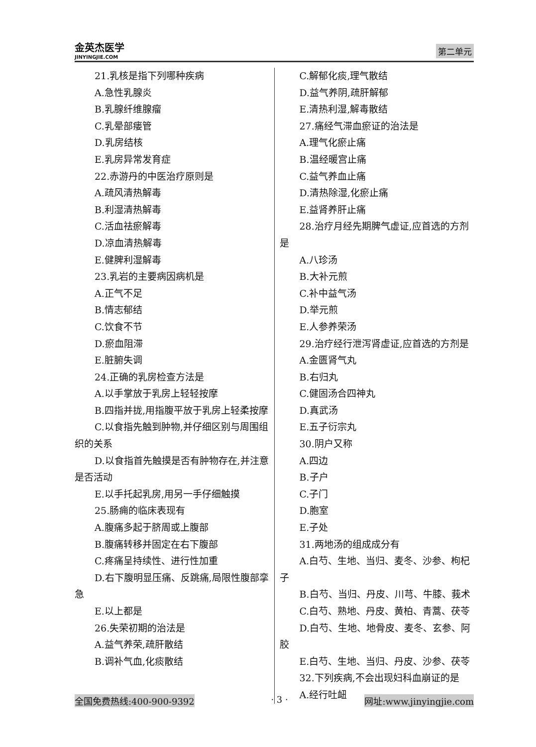金英杰医学
JINYINGJIE.COM
第二单元
21.乳核是指下列哪种疾病
A.急性乳腺炎
B.乳腺纤维腺瘤
C.乳晕部瘘管
D.乳房结核
E.乳房异常发育症
22.赤游丹的中医治疗原则是
A.疏风清热解毒
B.利湿清热解毒
C.活血祛瘀解毒
D.凉血清热解毒
E.健脾利湿解毒
23.乳岩的主要病因病机是
A.正气不足
B.情志郁结
C.饮食不节
D.瘀血阻滞
E.脏腑失调
24.正确的乳房检查方法是
A.以手掌放于乳房上轻轻按摩
B.四指并拢,用指腹平放于乳房上轻柔按摩
C.以食指先触到肿物,并仔细区别与周围组织的关系
D.以食指首先触摸是否有肿物存在,并注意是否活动
E.以手托起乳房,用另一手仔细触摸
25.肠痈的临床表现有
A.腹痛多起于脐周或上腹部
B.腹痛转移并固定在右下腹部
C.疼痛呈持续性、进行性加重
D.右下腹明显压痛、反跳痛,局限性腹部挛急
E.以上都是
26.失荣初期的治法是
A.益气养荣,疏肝散结
B.调补气血,化痰散结
C.解郁化痰,理气散结
D.益气养阴,疏肝解郁
E.清热利湿,解毒散结
27.痛经气滞血瘀证的治法是
A.理气化瘀止痛
B.温经暖宫止痛
C.益气养血止痛
D.清热除湿,化瘀止痛
E.益肾养肝止痛
28.治疗月经先期脾气虚证,应首选的方剂是
A.八珍汤
B.大补元煎
C.补中益气汤
D.举元煎
E.人参养荣汤
29.治疗经行泄泻肾虚证,应首选的方剂是
A.金匮肾气丸
B.右归丸
C.健固汤合四神丸
D.真武汤
E.五子衍宗丸
30.阴户又称
A.四边
B.子户
C.子门
D.胞室
E.子处
31.两地汤的组成成分有
A.白芍、生地、当归、麦冬、沙参、枸杞子
B.白芍、当归、丹皮、川芎、牛膝、莪术
C.白芍、熟地、丹皮、黄柏、青蒿、茯苓
D.白芍、生地、地骨皮、麦冬、玄参、阿胶
E.白芍、生地、当归、丹皮、沙参、茯苓
32.下列疾病,不会出现妇科血崩证的是
A.经行吐衄
全国免费热线:400-900-9392 · 3 · 网址:www.jinyingjie.com